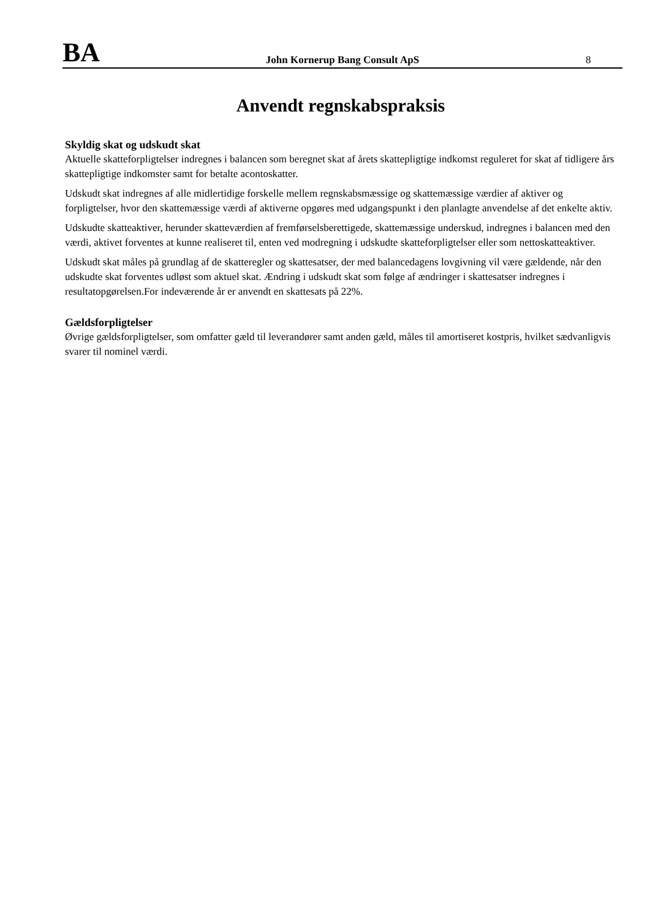BA
John Kornerup Bang Consult ApS
8
Anvendt regnskabspraksis
Skyldig skat og udskudt skat
Aktuelle skatteforpligtelser indregnes i balancen som beregnet skat af årets skattepligtige indkomst reguleret for skat af tidligere års skattepligtige indkomster samt for betalte acontoskatter.
Udskudt skat indregnes af alle midlertidige forskelle mellem regnskabsmæssige og skattemæssige værdier af aktiver og forpligtelser, hvor den skattemæssige værdi af aktiverne opgøres med udgangspunkt i den planlagte anvendelse af det enkelte aktiv.
Udskudte skatteaktiver, herunder skatteværdien af fremførselsberettigede, skattemæssige underskud, indregnes i balancen med den værdi, aktivet forventes at kunne realiseret til, enten ved modregning i udskudte skatteforpligtelser eller som nettoskatteaktiver.
Udskudt skat måles på grundlag af de skatteregler og skattesatser, der med balancedagens lovgivning vil være gældende, når den udskudte skat forventes udløst som aktuel skat. Ændring i udskudt skat som følge af ændringer i skattesatser indregnes i resultatopgørelsen.For indeværende år er anvendt en skattesats på 22%.
Gældsforpligtelser
Øvrige gældsforpligtelser, som omfatter gæld til leverandører samt anden gæld, måles til amortiseret kostpris, hvilket sædvanligvis svarer til nominel værdi.